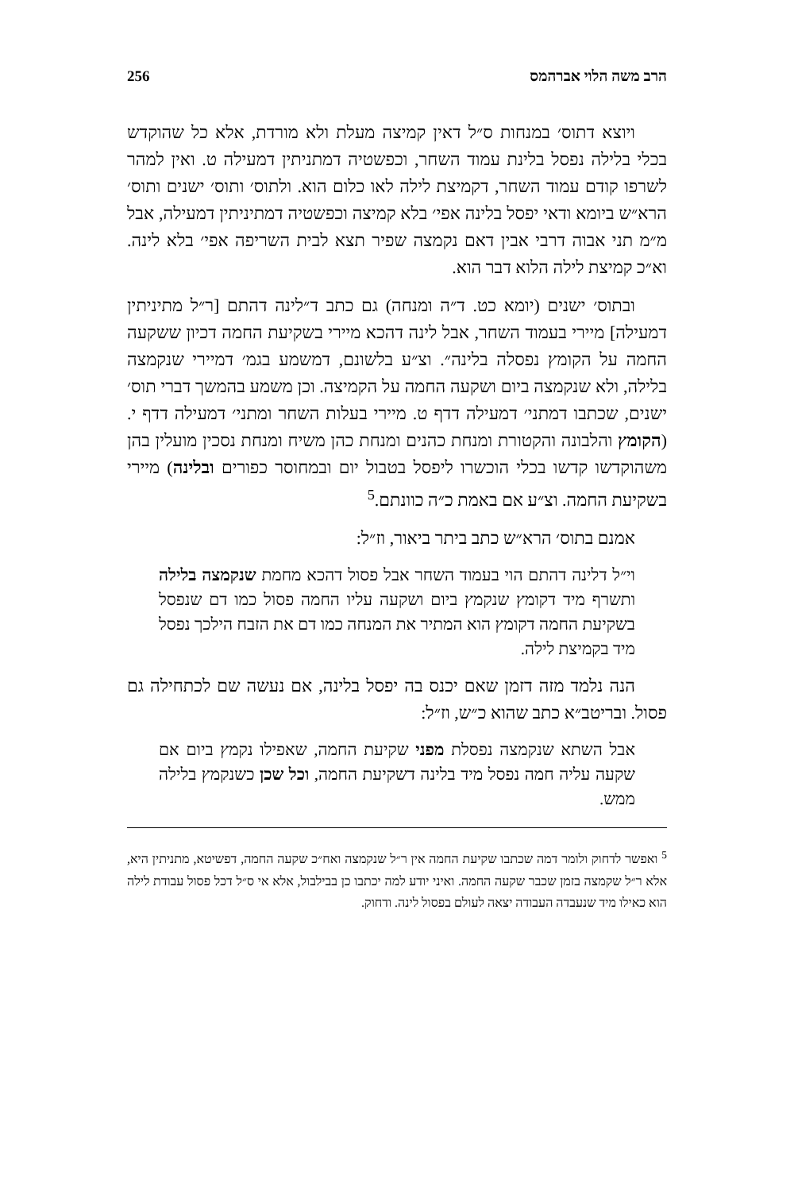256 הרב משה הלוי אברהמס
ויוצא דתוס׳ במנחות ס״ל דאין קמיצה מעלת ולא מורדת, אלא כל שהוקדש בכלי בלילה נפסל בלינת עמוד השחר, וכפשטיה דמתניתין דמעילה ט. ואין למהר לשרפו קודם עמוד השחר, דקמיצת לילה לאו כלום הוא. ולתוס׳ ותוס׳ ישנים ותוס׳ הרא״ש ביומא ודאי יפסל בלינה אפי׳ בלא קמיצה וכפשטיה דמתיניתין דמעילה, אבל מ״מ תני אבוה דרבי אבין דאם נקמצה שפיר תצא לבית השריפה אפי׳ בלא לינה. וא״כ קמיצת לילה הלוא דבר הוא.
ובתוס׳ ישנים (יומא כט. ד״ה ומנחה) גם כתב ד״לינה דהתם [ר״ל מתיניתין דמעילה] מיירי בעמוד השחר, אבל לינה דהכא מיירי בשקיעת החמה דכיון ששקעה החמה על הקומץ נפסלה בלינה״. וצ״ע בלשונם, דמשמע בגמ׳ דמיירי שנקמצה בלילה, ולא שנקמצה ביום ושקעה החמה על הקמיצה. וכן משמע בהמשך דברי תוס׳ ישנים, שכתבו דמתני׳ דמעילה דדף ט. מיירי בעלות השחר ומתני׳ דמעילה דדף י. (הקומץ והלבונה והקטורת ומנחת כהנים ומנחת כהן משיח ומנחת נסכין מועלין בהן משהוקדשו קדשו בכלי הוכשרו ליפסל בטבול יום ובמחוסר כפורים ובלינה) מיירי בשקיעת החמה. וצ״ע אם באמת כ״ה כוונתם.<sup>5</sup>
אמנם בתוס׳ הרא״ש כתב ביתר ביאור, וז״ל:
וי״ל דלינה דהתם הוי בעמוד השחר אבל פסול דהכא מחמת שנקמצה בלילה ותשרף מיד דקומץ שנקמץ ביום ושקעה עליו החמה פסול כמו דם שנפסל בשקיעת החמה דקומץ הוא המתיר את המנחה כמו דם את הזבח הילכך נפסל מיד בקמיצת לילה.
הנה נלמד מזה דזמן שאם יכנס בה יפסל בלינה, אם נעשה שם לכתחילה גם פסול. ובריטב״א כתב שהוא כ״ש, וז״ל:
אבל השתא שנקמצה נפסלת מפני שקיעת החמה, שאפילו נקמץ ביום אם שקעה עליה חמה נפסל מיד בלינה דשקיעת החמה, וכל שכן כשנקמץ בלילה ממש.
<sup>5</sup> ואפשר לדחוק ולומר דמה שכתבו שקיעת החמה אין ר״ל שנקמצה ואח״כ שקעה החמה, דפשיטא, מתניתין היא, אלא ר״ל שקמצה בזמן שכבר שקעה החמה. ואיני יודע למה יכתבו כן בבילבול, אלא אי ס״ל דכל פסול עבודת לילה הוא כאילו מיד שנעבדה העבודה יצאה לעולם בפסול לינה. ודחוק.